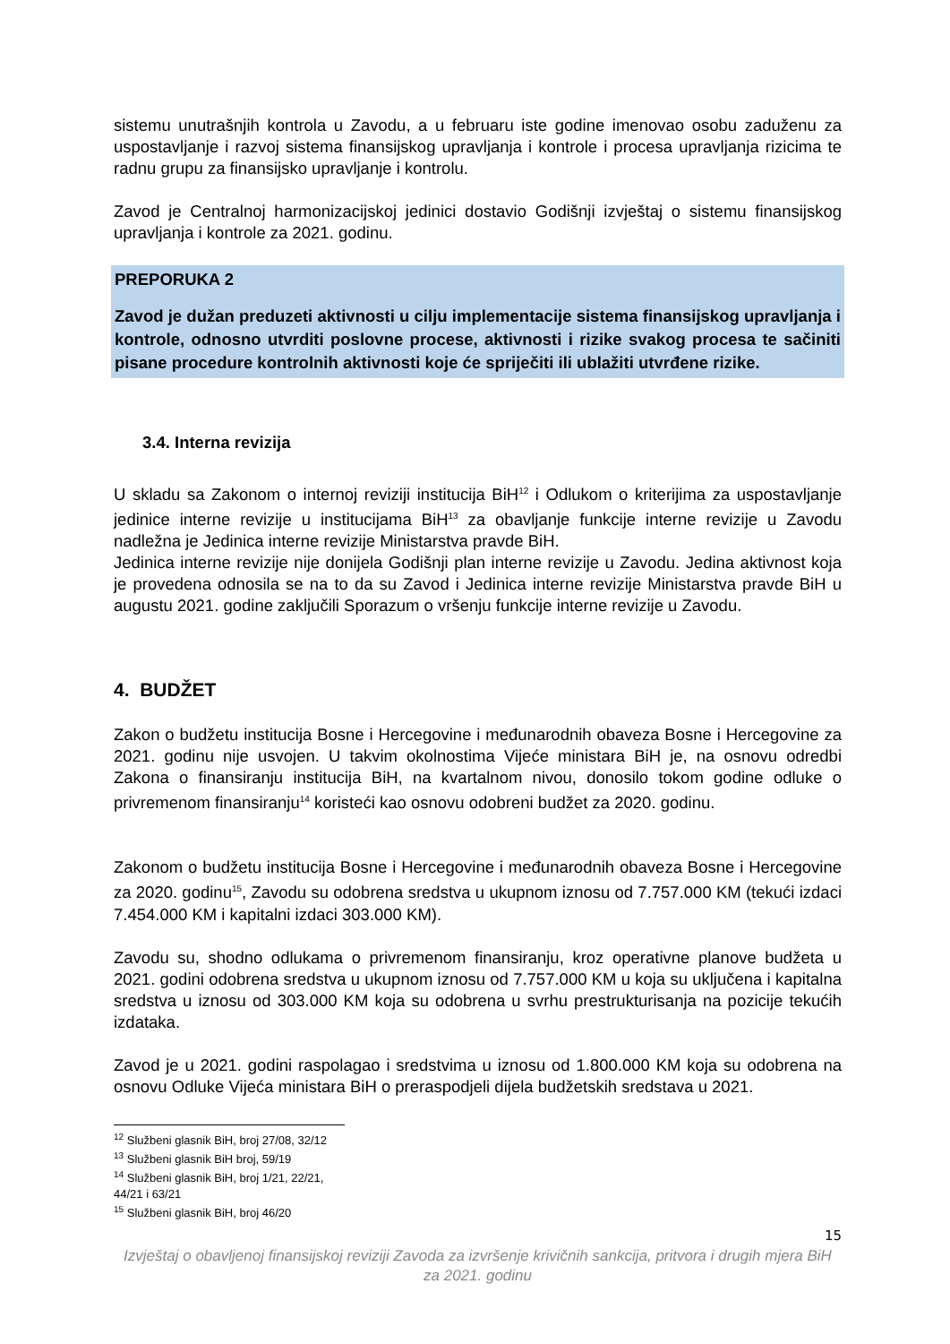sistemu unutrašnjih kontrola u Zavodu, a u februaru iste godine imenovao osobu zaduženu za uspostavljanje i razvoj sistema finansijskog upravljanja i kontrole i procesa upravljanja rizicima te radnu grupu za finansijsko upravljanje i kontrolu.
Zavod je Centralnoj harmonizacijskoj jedinici dostavio Godišnji izvještaj o sistemu finansijskog upravljanja i kontrole za 2021. godinu.
PREPORUKA 2
Zavod je dužan preduzeti aktivnosti u cilju implementacije sistema finansijskog upravljanja i kontrole, odnosno utvrditi poslovne procese, aktivnosti i rizike svakog procesa te sačiniti pisane procedure kontrolnih aktivnosti koje će spriječiti ili ublažiti utvrđene rizike.
3.4. Interna revizija
U skladu sa Zakonom o internoj reviziji institucija BiH<sup>12</sup> i Odlukom o kriterijima za uspostavljanje jedinice interne revizije u institucijama BiH<sup>13</sup> za obavljanje funkcije interne revizije u Zavodu nadležna je Jedinica interne revizije Ministarstva pravde BiH.
Jedinica interne revizije nije donijela Godišnji plan interne revizije u Zavodu. Jedina aktivnost koja je provedena odnosila se na to da su Zavod i Jedinica interne revizije Ministarstva pravde BiH u augustu 2021. godine zaključili Sporazum o vršenju funkcije interne revizije u Zavodu.
4. BUDŽET
Zakon o budžetu institucija Bosne i Hercegovine i međunarodnih obaveza Bosne i Hercegovine za 2021. godinu nije usvojen. U takvim okolnostima Vijeće ministara BiH je, na osnovu odredbi Zakona o finansiranju institucija BiH, na kvartalnom nivou, donosilo tokom godine odluke o privremenom finansiranju<sup>14</sup> koristeći kao osnovu odobreni budžet za 2020. godinu.
Zakonom o budžetu institucija Bosne i Hercegovine i međunarodnih obaveza Bosne i Hercegovine za 2020. godinu<sup>15</sup>, Zavodu su odobrena sredstva u ukupnom iznosu od 7.757.000 KM (tekući izdaci 7.454.000 KM i kapitalni izdaci 303.000 KM).
Zavodu su, shodno odlukama o privremenom finansiranju, kroz operativne planove budžeta u 2021. godini odobrena sredstva u ukupnom iznosu od 7.757.000 KM u koja su uključena i kapitalna sredstva u iznosu od 303.000 KM koja su odobrena u svrhu prestrukturisanja na pozicije tekućih izdataka.
Zavod je u 2021. godini raspolagao i sredstvima u iznosu od 1.800.000 KM koja su odobrena na osnovu Odluke Vijeća ministara BiH o preraspodjeli dijela budžetskih sredstava u 2021.
<sup>12</sup> Službeni glasnik BiH, broj 27/08, 32/12
<sup>13</sup> Službeni glasnik BiH broj, 59/19
<sup>14</sup> Službeni glasnik BiH, broj 1/21, 22/21, 44/21 i 63/21
<sup>15</sup> Službeni glasnik BiH, broj 46/20
15
Izvještaj o obavljenoj finansijskoj reviziji Zavoda za izvršenje krivičnih sankcija, pritvora i drugih mjera BiH za 2021. godinu